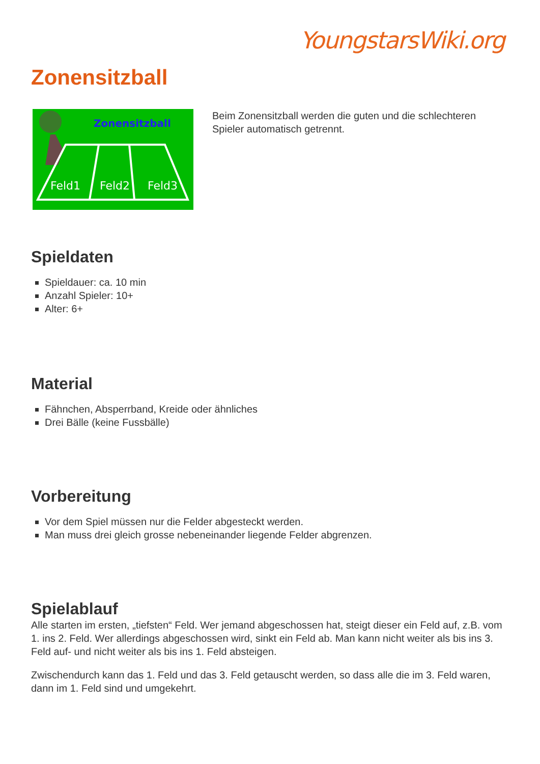YoungstarsWiki.org
Zonensitzball
Zonensitzball
Feld1
Feld2
Feld3
Beim Zonensitzball werden die guten und die schlechteren Spieler automatisch getrennt.
Spieldaten
Spieldauer: ca. 10 min
Anzahl Spieler: 10+
Alter: 6+
Material
Fähnchen, Absperrband, Kreide oder ähnliches
Drei Bälle (keine Fussbälle)
Vorbereitung
Vor dem Spiel müssen nur die Felder abgesteckt werden.
Man muss drei gleich grosse nebeneinander liegende Felder abgrenzen.
Spielablauf
Alle starten im ersten, „tiefsten“ Feld. Wer jemand abgeschossen hat, steigt dieser ein Feld auf, z.B. vom 1. ins 2. Feld. Wer allerdings abgeschossen wird, sinkt ein Feld ab. Man kann nicht weiter als bis ins 3. Feld auf- und nicht weiter als bis ins 1. Feld absteigen.
Zwischendurch kann das 1. Feld und das 3. Feld getauscht werden, so dass alle die im 3. Feld waren, dann im 1. Feld sind und umgekehrt.